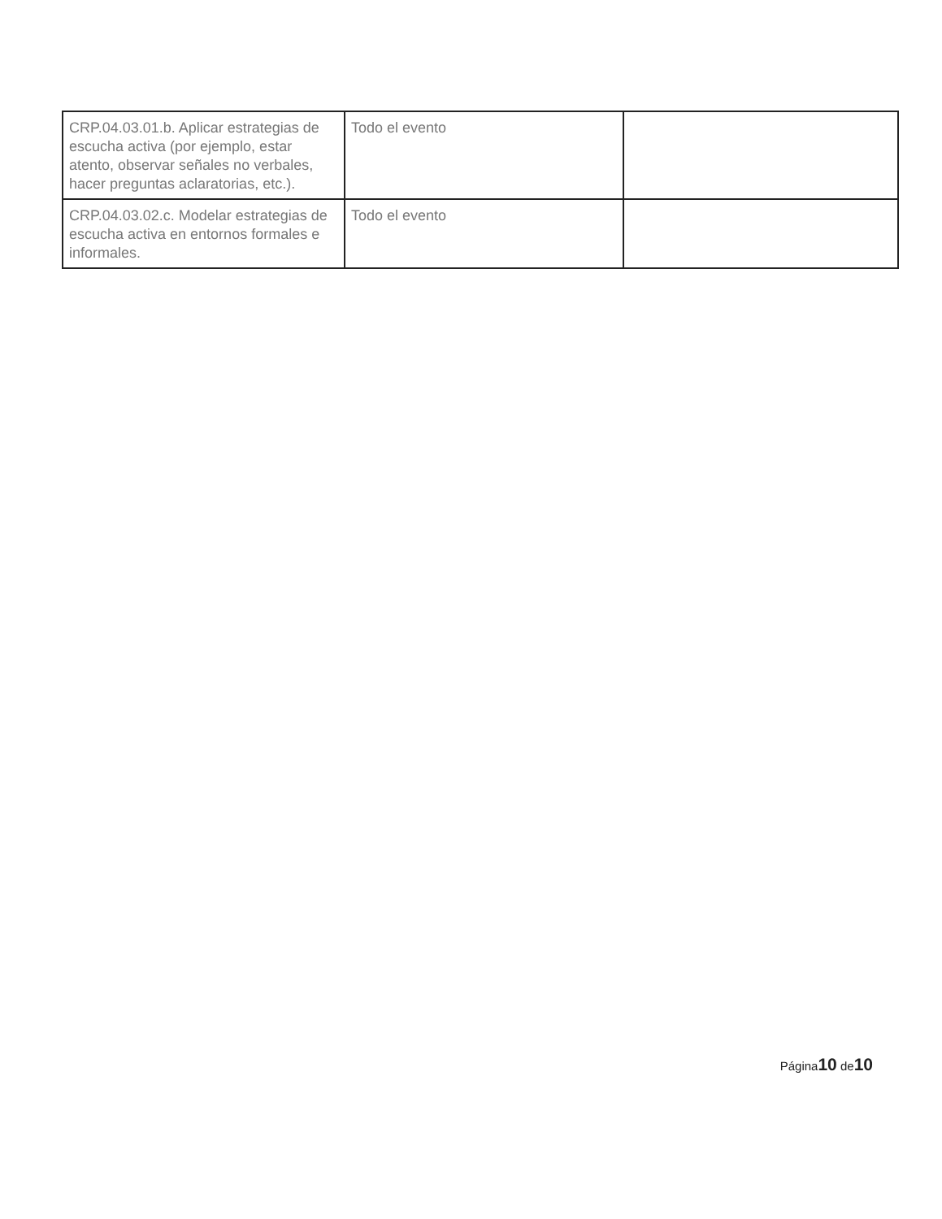| CRP.04.03.01.b. Aplicar estrategias de escucha activa (por ejemplo, estar atento, observar señales no verbales, hacer preguntas aclaratorias, etc.). | Todo el evento | |
| CRP.04.03.02.c. Modelar estrategias de escucha activa en entornos formales e informales. | Todo el evento | |
Página10 de10